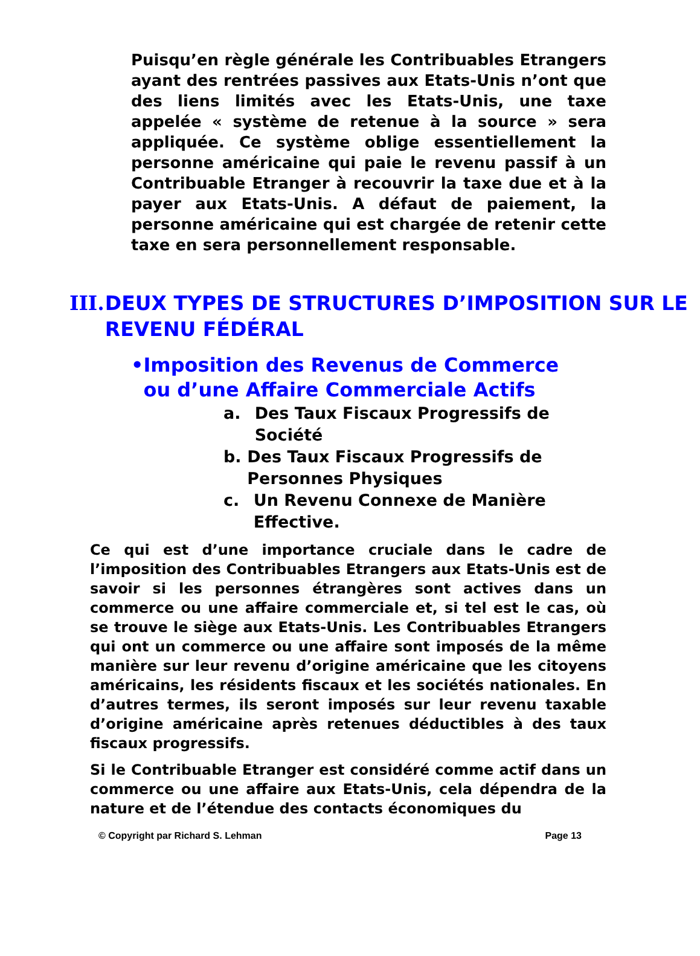Puisqu’en règle générale les Contribuables Etrangers ayant des rentrées passives aux Etats-Unis n’ont que des liens limités avec les Etats-Unis, une taxe appelée « système de retenue à la source » sera appliquée. Ce système oblige essentiellement la personne américaine qui paie le revenu passif à un Contribuable Etranger à recouvrir la taxe due et à la payer aux Etats-Unis. A défaut de paiement, la personne américaine qui est chargée de retenir cette taxe en sera personnellement responsable.
III. DEUX TYPES DE STRUCTURES D’IMPOSITION SUR LE REVENU FÉDÉRAL
• Imposition des Revenus de Commerce ou d’une Affaire Commerciale Actifs
a. Des Taux Fiscaux Progressifs de Société
b. Des Taux Fiscaux Progressifs de Personnes Physiques
c. Un Revenu Connexe de Manière Effective.
Ce qui est d’une importance cruciale dans le cadre de l’imposition des Contribuables Etrangers aux Etats-Unis est de savoir si les personnes étrangères sont actives dans un commerce ou une affaire commerciale et, si tel est le cas, où se trouve le siège aux Etats-Unis. Les Contribuables Etrangers qui ont un commerce ou une affaire sont imposés de la même manière sur leur revenu d’origine américaine que les citoyens américains, les résidents fiscaux et les sociétés nationales. En d’autres termes, ils seront imposés sur leur revenu taxable d’origine américaine après retenues déductibles à des taux fiscaux progressifs.
Si le Contribuable Etranger est considéré comme actif dans un commerce ou une affaire aux Etats-Unis, cela dépendra de la nature et de l’étendue des contacts économiques du
© Copyright par Richard S. Lehman Page 13